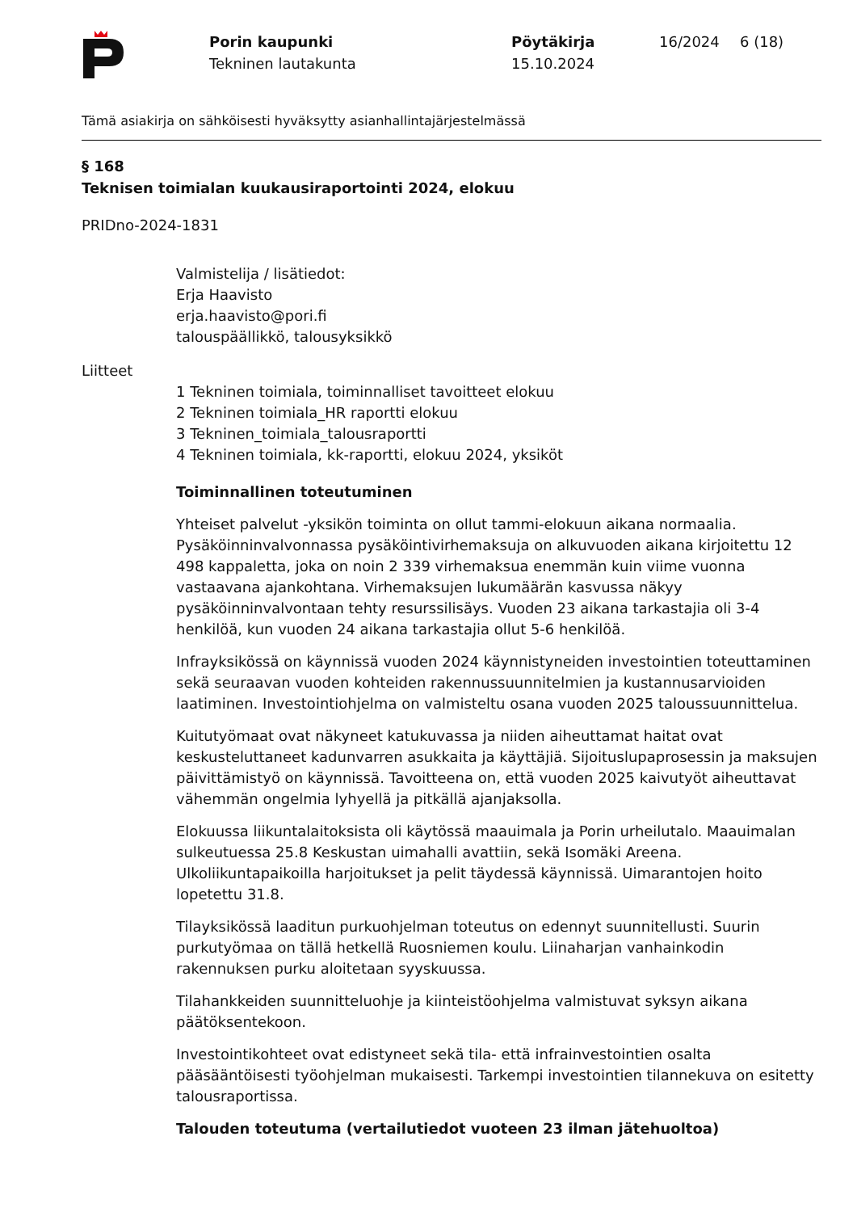Porin kaupunki
Tekninen lautakunta
Pöytäkirja
15.10.2024
16/2024 6 (18)
Tämä asiakirja on sähköisesti hyväksytty asianhallintajärjestelmässä
§ 168
Teknisen toimialan kuukausiraportointi 2024, elokuu
PRIDno-2024-1831
Valmistelija / lisätiedot:
Erja Haavisto
erja.haavisto@pori.fi
talouspäällikkö, talousyksikkö
Liitteet
1 Tekninen toimiala, toiminnalliset tavoitteet elokuu
2 Tekninen toimiala_HR raportti elokuu
3 Tekninen_toimiala_talousraportti
4 Tekninen toimiala, kk-raportti, elokuu 2024, yksiköt
Toiminnallinen toteutuminen
Yhteiset palvelut -yksikön toiminta on ollut tammi-elokuun aikana normaalia. Pysäköinninvalvonnassa pysäköintivirhemaksuja on alkuvuoden aikana kirjoitettu 12 498 kappaletta, joka on noin 2 339 virhemaksua enemmän kuin viime vuonna vastaavana ajankohtana. Virhemaksujen lukumäärän kasvussa näkyy pysäköinninvalvontaan tehty resurssilisäys. Vuoden 23 aikana tarkastajia oli 3-4 henkilöä, kun vuoden 24 aikana tarkastajia ollut 5-6 henkilöä.
Infrayksikössä on käynnissä vuoden 2024 käynnistyneiden investointien toteuttaminen sekä seuraavan vuoden kohteiden rakennussuunnitelmien ja kustannusarvioiden laatiminen. Investointiohjelma on valmisteltu osana vuoden 2025 taloussuunnittelua.
Kuitutyömaat ovat näkyneet katukuvassa ja niiden aiheuttamat haitat ovat keskusteluttaneet kadunvarren asukkaita ja käyttäjiä. Sijoituslupaprosessin ja maksujen päivittämistyö on käynnissä. Tavoitteena on, että vuoden 2025 kaivutyöt aiheuttavat vähemmän ongelmia lyhyellä ja pitkällä ajanjaksolla.
Elokuussa liikuntalaitoksista oli käytössä maauimala ja Porin urheilutalo. Maauimalan sulkeutuessa 25.8 Keskustan uimahalli avattiin, sekä Isomäki Areena. Ulkoliikuntapaikoilla harjoitukset ja pelit täydessä käynnissä. Uimarantojen hoito lopetettu 31.8.
Tilayksikössä laaditun purkuohjelman toteutus on edennyt suunnitellusti. Suurin purkutyömaa on tällä hetkellä Ruosniemen koulu. Liinaharjan vanhainkodin rakennuksen purku aloitetaan syyskuussa.
Tilahankkeiden suunnitteluohje ja kiinteistöohjelma valmistuvat syksyn aikana päätöksentekoon.
Investointikohteet ovat edistyneet sekä tila- että infrainvestointien osalta pääsääntöisesti työohjelman mukaisesti. Tarkempi investointien tilannekuva on esitetty talousraportissa.
Talouden toteutuma (vertailutiedot vuoteen 23 ilman jätehuoltoa)